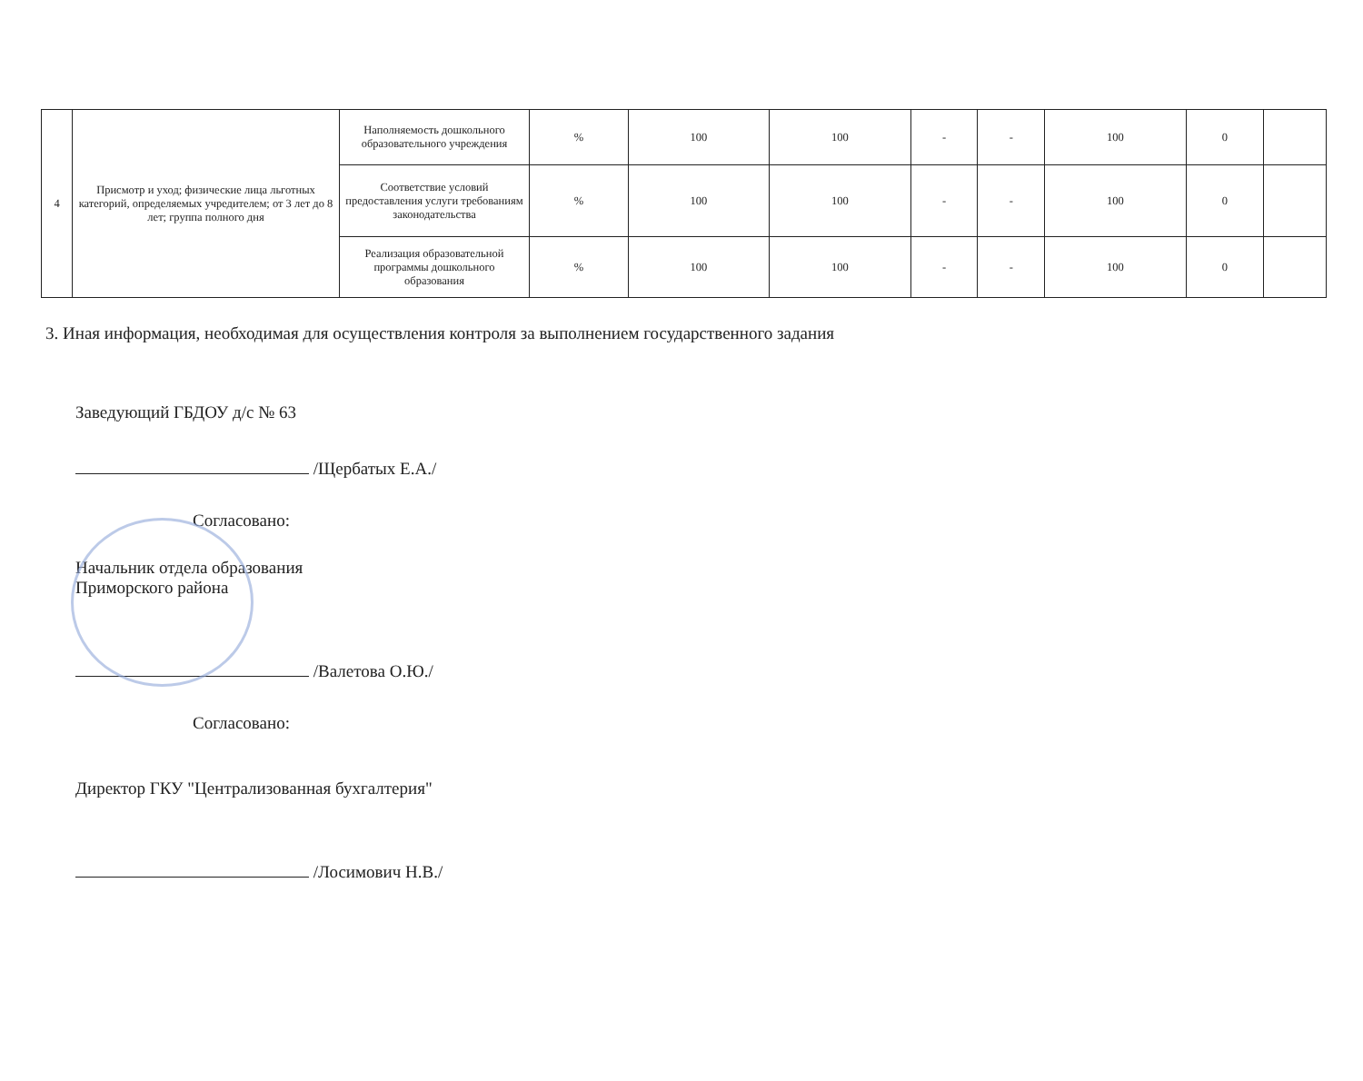| 4 | Присмотр и уход; физические лица льготных категорий, определяемых учредителем; от 3 лет до 8 лет; группа полного дня | Наполняемость дошкольного образовательного учреждения | % | 100 | 100 | - | - | 100 | 0 | |
| | | Соответствие условий предоставления услуги требованиям законодательства | % | 100 | 100 | - | - | 100 | 0 | |
| | | Реализация образовательной программы дошкольного образования | % | 100 | 100 | - | - | 100 | 0 | |
3. Иная информация, необходимая для осуществления контроля за выполнением государственного задания
Заведующий ГБДОУ д/с № 63
/Щербатых Е.А./
Согласовано:
Начальник отдела образования
Приморского района
/Валетова О.Ю./
Согласовано:
Директор ГКУ "Централизованная бухгалтерия"
/Лосимович Н.В./